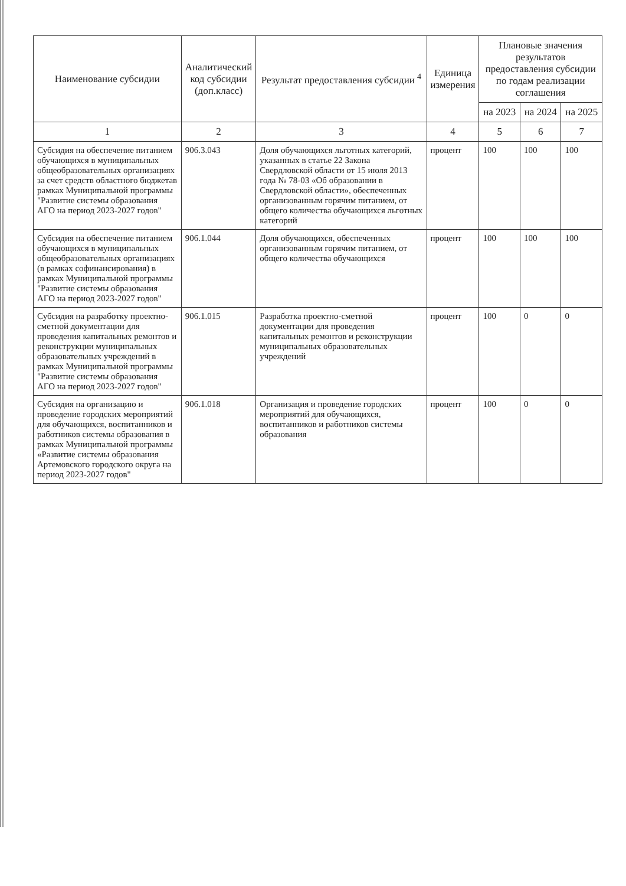| Наименование субсидии | Аналитический код субсидии (доп.класс) | Результат предоставления субсидии <sup>4</sup> | Единица измерения | Плановые значения результатов предоставления субсидии по годам реализации соглашения | | |
| --- | --- | --- | --- | --- | --- | --- |
| | | | | на 2023 | на 2024 | на 2025 |
| 1 | 2 | 3 | 4 | 5 | 6 | 7 |
| Субсидия на обеспечение питанием обучающихся в муниципальных общеобразовательных организациях за счет средств областного бюджетав рамках Муниципальной программы "Развитие системы образования АГО на период 2023-2027 годов" | 906.3.043 | Доля обучающихся льготных категорий, указанных в статье 22 Закона Свердловской области от 15 июля 2013 года № 78-03 «Об образовании в Свердловской области», обеспеченных организованным горячим питанием, от общего количества обучающихся льготных категорий | процент | 100 | 100 | 100 |
| Субсидия на обеспечение питанием обучающихся в муниципальных общеобразовательных организациях (в рамках софинансирования) в рамках Муниципальной программы "Развитие системы образования АГО на период 2023-2027 годов" | 906.1.044 | Доля обучающихся, обеспеченных организованным горячим питанием, от общего количества обучающихся | процент | 100 | 100 | 100 |
| Субсидия на разработку проектно-сметной документации для проведения капитальных ремонтов и реконструкции муниципальных образовательных учреждений в рамках Муниципальной программы "Развитие системы образования АГО на период 2023-2027 годов" | 906.1.015 | Разработка проектно-сметной документации для проведения капитальных ремонтов и реконструкции муниципальных образовательных учреждений | процент | 100 | 0 | 0 |
| Субсидия на организацию и проведение городских мероприятий для обучающихся, воспитанников и работников системы образования в рамках Муниципальной программы «Развитие системы образования Артемовского городского округа на период 2023-2027 годов" | 906.1.018 | Организация и проведение городских мероприятий для обучающихся, воспитанников и работников системы образования | процент | 100 | 0 | 0 |